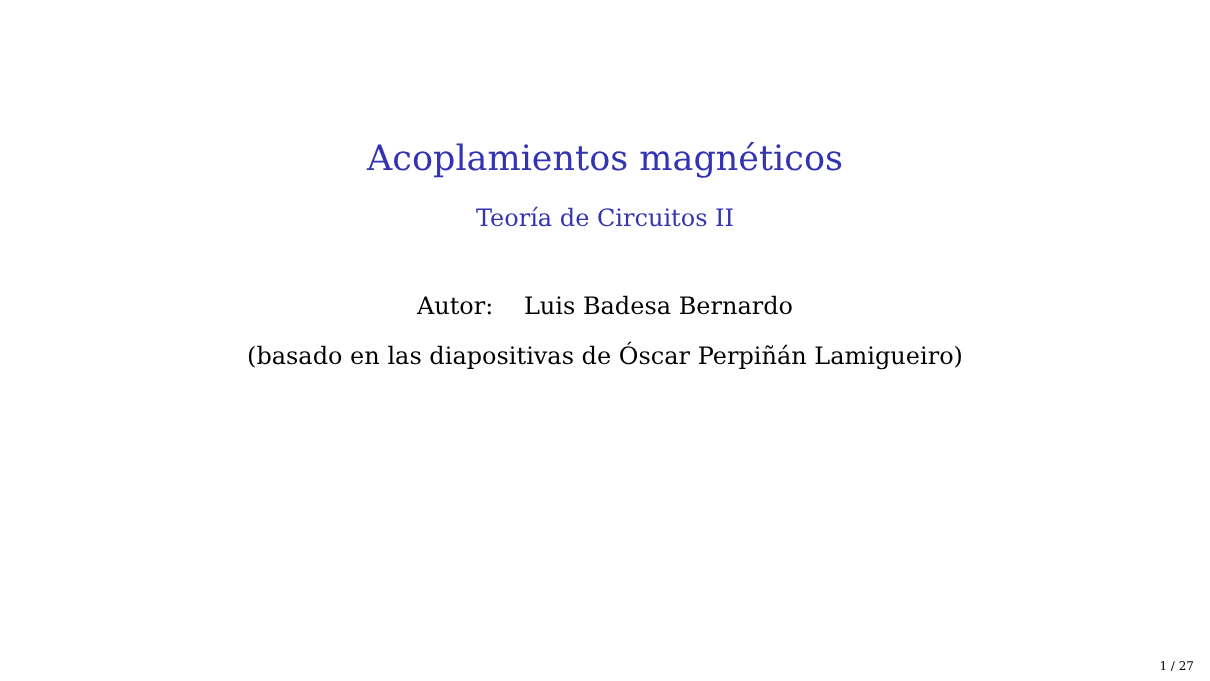Acoplamientos magnéticos
Teoría de Circuitos II
Autor: Luis Badesa Bernardo
(basado en las diapositivas de Óscar Perpiñán Lamigueiro)
1 / 27